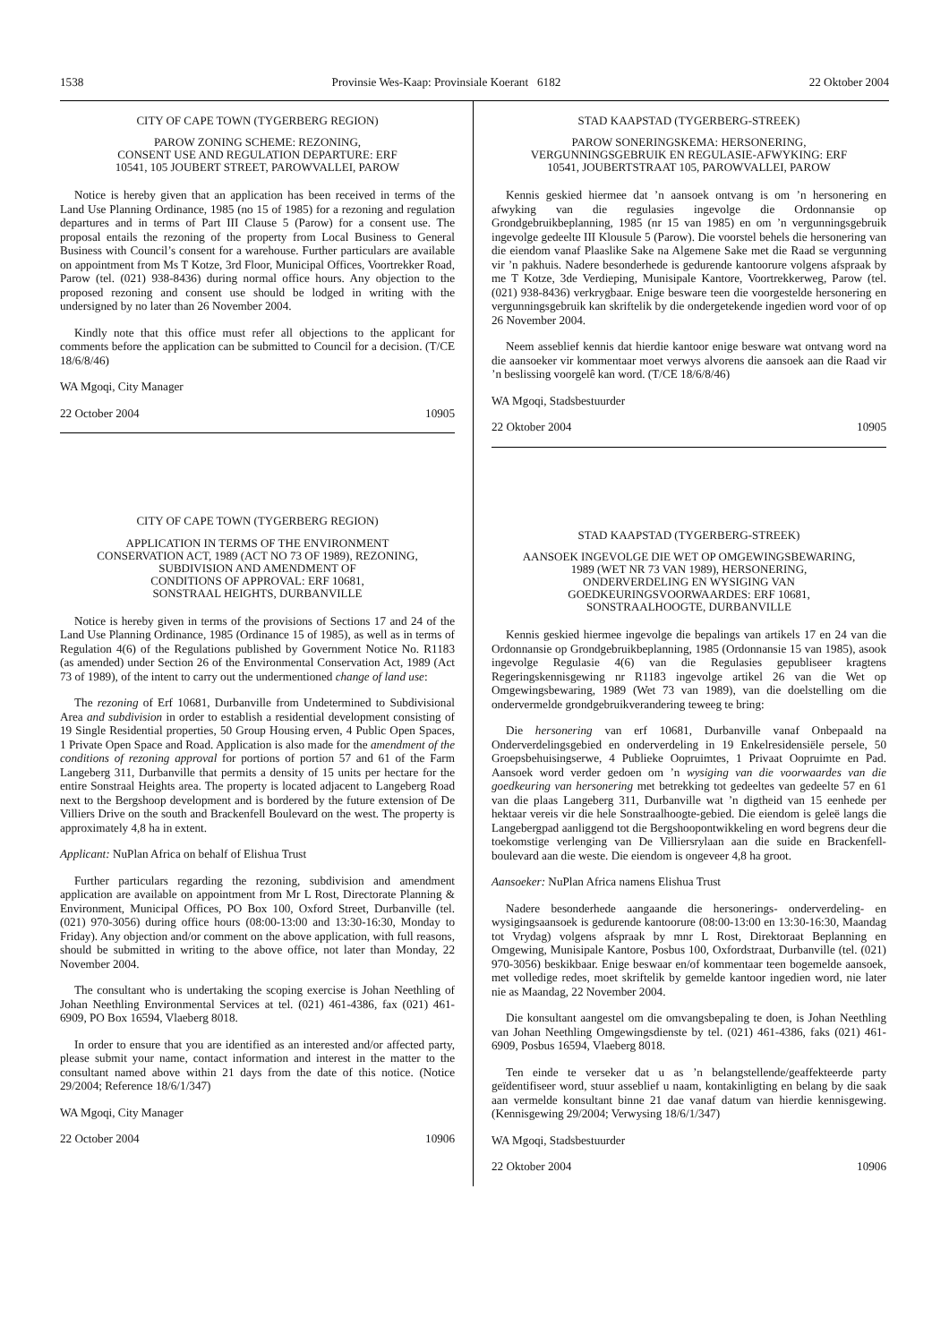1538 Provinsie Wes-Kaap: Provinsiale Koerant 6182 22 Oktober 2004
CITY OF CAPE TOWN (TYGERBERG REGION)
PAROW ZONING SCHEME: REZONING,
CONSENT USE AND REGULATION DEPARTURE: ERF
10541, 105 JOUBERT STREET, PAROWVALLEI, PAROW
Notice is hereby given that an application has been received in terms of the Land Use Planning Ordinance, 1985 (no 15 of 1985) for a rezoning and regulation departures and in terms of Part III Clause 5 (Parow) for a consent use. The proposal entails the rezoning of the property from Local Business to General Business with Council’s consent for a warehouse. Further particulars are available on appointment from Ms T Kotze, 3rd Floor, Municipal Offices, Voortrekker Road, Parow (tel. (021) 938-8436) during normal office hours. Any objection to the proposed rezoning and consent use should be lodged in writing with the undersigned by no later than 26 November 2004.
Kindly note that this office must refer all objections to the applicant for comments before the application can be submitted to Council for a decision. (T/CE 18/6/8/46)
WA Mgoqi, City Manager
22 October 2004 10905
CITY OF CAPE TOWN (TYGERBERG REGION)
APPLICATION IN TERMS OF THE ENVIRONMENT
CONSERVATION ACT, 1989 (ACT NO 73 OF 1989), REZONING,
SUBDIVISION AND AMENDMENT OF
CONDITIONS OF APPROVAL: ERF 10681,
SONSTRAAL HEIGHTS, DURBANVILLE
Notice is hereby given in terms of the provisions of Sections 17 and 24 of the Land Use Planning Ordinance, 1985 (Ordinance 15 of 1985), as well as in terms of Regulation 4(6) of the Regulations published by Government Notice No. R1183 (as amended) under Section 26 of the Environmental Conservation Act, 1989 (Act 73 of 1989), of the intent to carry out the undermentioned change of land use:
The rezoning of Erf 10681, Durbanville from Undetermined to Subdivisional Area and subdivision in order to establish a residential development consisting of 19 Single Residential properties, 50 Group Housing erven, 4 Public Open Spaces, 1 Private Open Space and Road. Application is also made for the amendment of the conditions of rezoning approval for portions of portion 57 and 61 of the Farm Langeberg 311, Durbanville that permits a density of 15 units per hectare for the entire Sonstraal Heights area. The property is located adjacent to Langeberg Road next to the Bergshoop development and is bordered by the future extension of De Villiers Drive on the south and Brackenfell Boulevard on the west. The property is approximately 4,8 ha in extent.
Applicant: NuPlan Africa on behalf of Elishua Trust
Further particulars regarding the rezoning, subdivision and amendment application are available on appointment from Mr L Rost, Directorate Planning & Environment, Municipal Offices, PO Box 100, Oxford Street, Durbanville (tel. (021) 970-3056) during office hours (08:00-13:00 and 13:30-16:30, Monday to Friday). Any objection and/or comment on the above application, with full reasons, should be submitted in writing to the above office, not later than Monday, 22 November 2004.
The consultant who is undertaking the scoping exercise is Johan Neethling of Johan Neethling Environmental Services at tel. (021) 461-4386, fax (021) 461-6909, PO Box 16594, Vlaeberg 8018.
In order to ensure that you are identified as an interested and/or affected party, please submit your name, contact information and interest in the matter to the consultant named above within 21 days from the date of this notice. (Notice 29/2004; Reference 18/6/1/347)
WA Mgoqi, City Manager
22 October 2004 10906
STAD KAAPSTAD (TYGERBERG-STREEK)
PAROW SONERINGSKEMA: HERSONERING,
VERGUNNINGSGEBRUIK EN REGULASIE-AFWYKING: ERF
10541, JOUBERTSTRAAT 105, PAROWVALLEI, PAROW
Kennis geskied hiermee dat ’n aansoek ontvang is om ’n hersonering en afwyking van die regulasies ingevolge die Ordonnansie op Grondgebruikbeplanning, 1985 (nr 15 van 1985) en om ’n vergunningsgebruik ingevolge gedeelte III Klousule 5 (Parow). Die voorstel behels die hersonering van die eiendom vanaf Plaaslike Sake na Algemene Sake met die Raad se vergunning vir ’n pakhuis. Nadere besonderhede is gedurende kantoorure volgens afspraak by me T Kotze, 3de Verdieping, Munisipale Kantore, Voortrekkerweg, Parow (tel. (021) 938-8436) verkrygbaar. Enige besware teen die voorgestelde hersonering en vergunningsgebruik kan skriftelik by die ondergetekende ingedien word voor of op 26 November 2004.
Neem asseblief kennis dat hierdie kantoor enige besware wat ontvang word na die aansoeker vir kommentaar moet verwys alvorens die aansoek aan die Raad vir ’n beslissing voorgelê kan word. (T/CE 18/6/8/46)
WA Mgoqi, Stadsbestuurder
22 Oktober 2004 10905
STAD KAAPSTAD (TYGERBERG-STREEK)
AANSOEK INGEVOLGE DIE WET OP OMGEWINGSBEWARING,
1989 (WET NR 73 VAN 1989), HERSONERING,
ONDERVERDELING EN WYSIGING VAN
GOEDKEURINGSVOORWAARDES: ERF 10681,
SONSTRAALHOOGTE, DURBANVILLE
Kennis geskied hiermee ingevolge die bepalings van artikels 17 en 24 van die Ordonnansie op Grondgebruikbeplanning, 1985 (Ordonnansie 15 van 1985), asook ingevolge Regulasie 4(6) van die Regulasies gepubliseer kragtens Regeringskennisgewing nr R1183 ingevolge artikel 26 van die Wet op Omgewingsbewaring, 1989 (Wet 73 van 1989), van die doelstelling om die ondervermelde grondgebruikverandering teweeg te bring:
Die hersonering van erf 10681, Durbanville vanaf Onbepaald na Onderverdelingsgebied en onderverdeling in 19 Enkelresidensiële persele, 50 Groepsbehuisingserwe, 4 Publieke Oopruimtes, 1 Privaat Oopruimte en Pad. Aansoek word verder gedoen om ’n wysiging van die voorwaardes van die goedkeuring van hersonering met betrekking tot gedeeltes van gedeelte 57 en 61 van die plaas Langeberg 311, Durbanville wat ’n digtheid van 15 eenhede per hektaar vereis vir die hele Sonstraalhoogte-gebied. Die eiendom is geleë langs die Langebergpad aanliggend tot die Bergshoopontwikkeling en word begrens deur die toekomstige verlenging van De Villiersrylaan aan die suide en Brackenfell-boulevard aan die weste. Die eiendom is ongeveer 4,8 ha groot.
Aansoeker: NuPlan Africa namens Elishua Trust
Nadere besonderhede aangaande die hersonerings- onderverdeling- en wysigingsaansoek is gedurende kantoorure (08:00-13:00 en 13:30-16:30, Maandag tot Vrydag) volgens afspraak by mnr L Rost, Direktoraat Beplanning en Omgewing, Munisipale Kantore, Posbus 100, Oxfordstraat, Durbanville (tel. (021) 970-3056) beskikbaar. Enige beswaar en/of kommentaar teen bogemelde aansoek, met volledige redes, moet skriftelik by gemelde kantoor ingedien word, nie later nie as Maandag, 22 November 2004.
Die konsultant aangestel om die omvangsbepaling te doen, is Johan Neethling van Johan Neethling Omgewingsdienste by tel. (021) 461-4386, faks (021) 461-6909, Posbus 16594, Vlaeberg 8018.
Ten einde te verseker dat u as ’n belangstellende/geaffekteerde party geïdentifiseer word, stuur asseblief u naam, kontakinligting en belang by die saak aan vermelde konsultant binne 21 dae vanaf datum van hierdie kennisgewing. (Kennisgewing 29/2004; Verwysing 18/6/1/347)
WA Mgoqi, Stadsbestuurder
22 Oktober 2004 10906